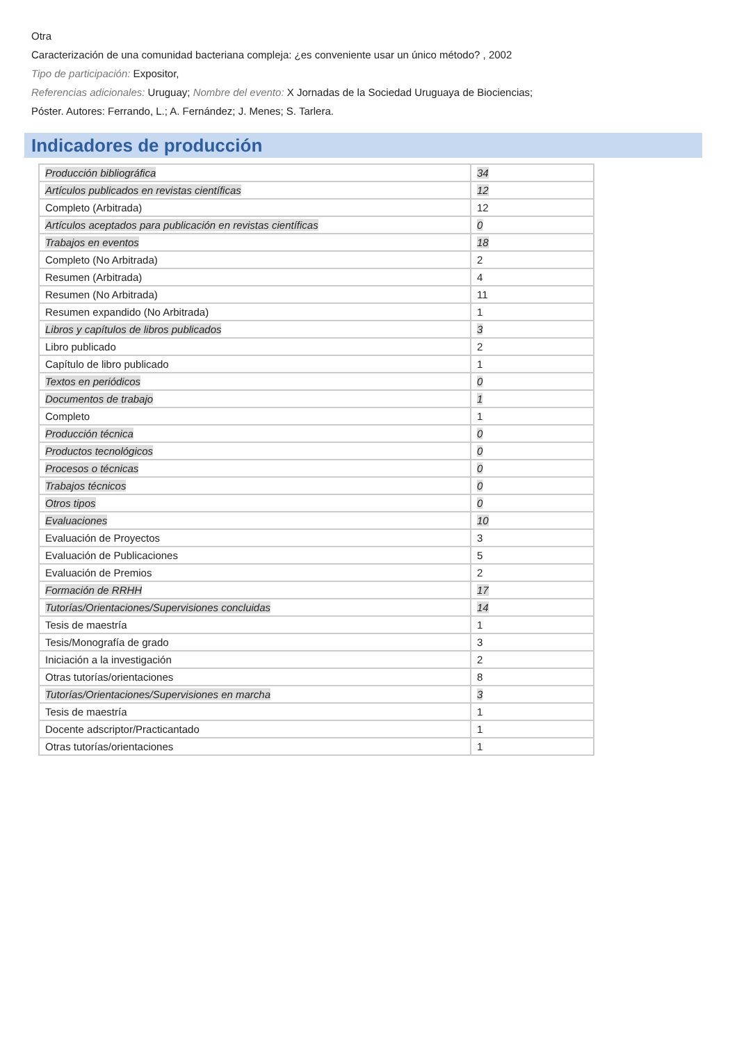Otra
Caracterización de una comunidad bacteriana compleja: ¿es conveniente usar un único método? , 2002
Tipo de participación: Expositor,
Referencias adicionales: Uruguay; Nombre del evento: X Jornadas de la Sociedad Uruguaya de Biociencias;
Póster. Autores: Ferrando, L.; A. Fernández; J. Menes; S. Tarlera.
Indicadores de producción
| Producción bibliográfica | 34 |
| Artículos publicados en revistas científicas | 12 |
| Completo (Arbitrada) | 12 |
| Artículos aceptados para publicación en revistas científicas | 0 |
| Trabajos en eventos | 18 |
| Completo (No Arbitrada) | 2 |
| Resumen (Arbitrada) | 4 |
| Resumen (No Arbitrada) | 11 |
| Resumen expandido (No Arbitrada) | 1 |
| Libros y capítulos de libros publicados | 3 |
| Libro publicado | 2 |
| Capítulo de libro publicado | 1 |
| Textos en periódicos | 0 |
| Documentos de trabajo | 1 |
| Completo | 1 |
| Producción técnica | 0 |
| Productos tecnológicos | 0 |
| Procesos o técnicas | 0 |
| Trabajos técnicos | 0 |
| Otros tipos | 0 |
| Evaluaciones | 10 |
| Evaluación de Proyectos | 3 |
| Evaluación de Publicaciones | 5 |
| Evaluación de Premios | 2 |
| Formación de RRHH | 17 |
| Tutorías/Orientaciones/Supervisiones concluidas | 14 |
| Tesis de maestría | 1 |
| Tesis/Monografía de grado | 3 |
| Iniciación a la investigación | 2 |
| Otras tutorías/orientaciones | 8 |
| Tutorías/Orientaciones/Supervisiones en marcha | 3 |
| Tesis de maestría | 1 |
| Docente adscriptor/Practicantado | 1 |
| Otras tutorías/orientaciones | 1 |